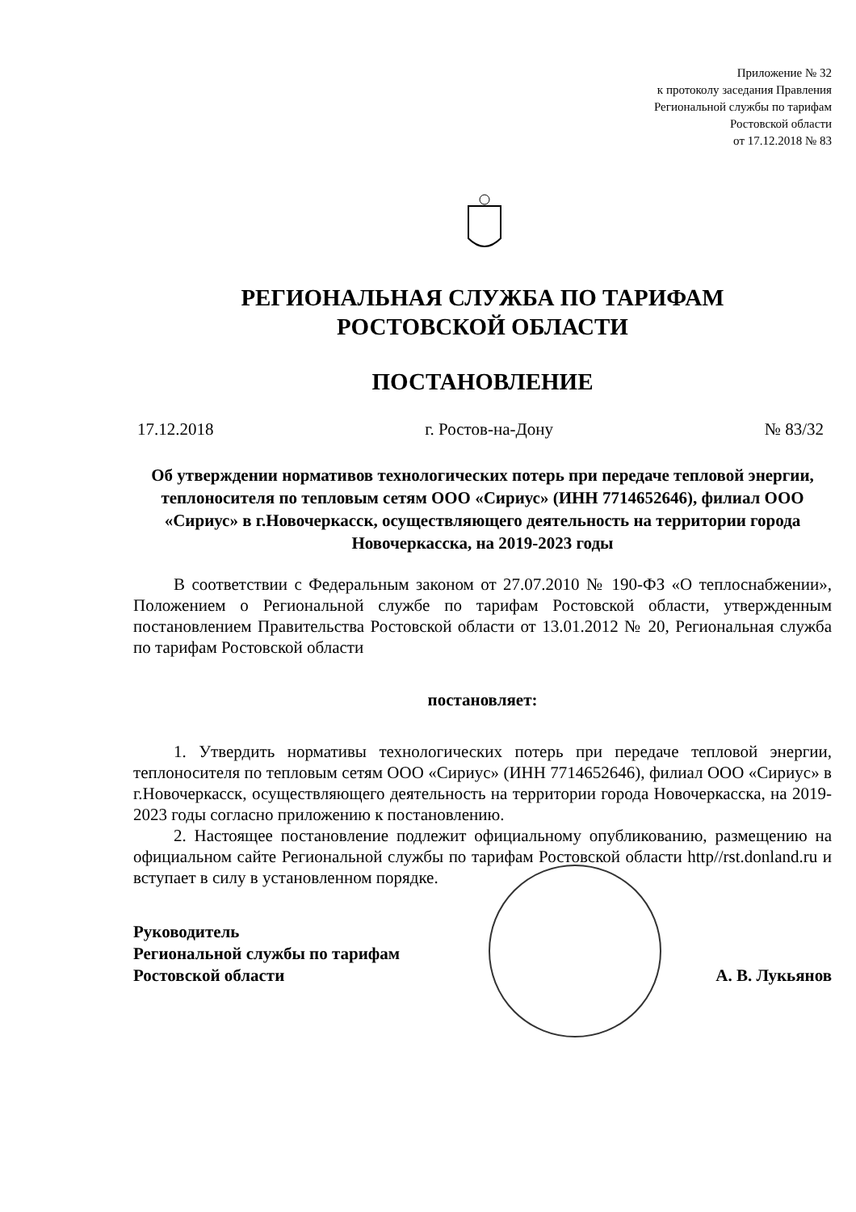Приложение № 32
к протоколу заседания Правления
Региональной службы по тарифам
Ростовской области
от 17.12.2018 № 83
РЕГИОНАЛЬНАЯ СЛУЖБА ПО ТАРИФАМ
РОСТОВСКОЙ ОБЛАСТИ
ПОСТАНОВЛЕНИЕ
17.12.2018 г. Ростов-на-Дону № 83/32
Об утверждении нормативов технологических потерь при передаче тепловой энергии, теплоносителя по тепловым сетям ООО «Сириус» (ИНН 7714652646), филиал ООО «Сириус» в г.Новочеркасск, осуществляющего деятельность на территории города Новочеркасска, на 2019-2023 годы
В соответствии с Федеральным законом от 27.07.2010 № 190-ФЗ «О теплоснабжении», Положением о Региональной службе по тарифам Ростовской области, утвержденным постановлением Правительства Ростовской области от 13.01.2012 № 20, Региональная служба по тарифам Ростовской области
постановляет:
1. Утвердить нормативы технологических потерь при передаче тепловой энергии, теплоносителя по тепловым сетям ООО «Сириус» (ИНН 7714652646), филиал ООО «Сириус» в г.Новочеркасск, осуществляющего деятельность на территории города Новочеркасска, на 2019-2023 годы согласно приложению к постановлению.
2. Настоящее постановление подлежит официальному опубликованию, размещению на официальном сайте Региональной службы по тарифам Ростовской области http//rst.donland.ru и вступает в силу в установленном порядке.
Руководитель
Региональной службы по тарифам
Ростовской области
А. В. Лукьянов